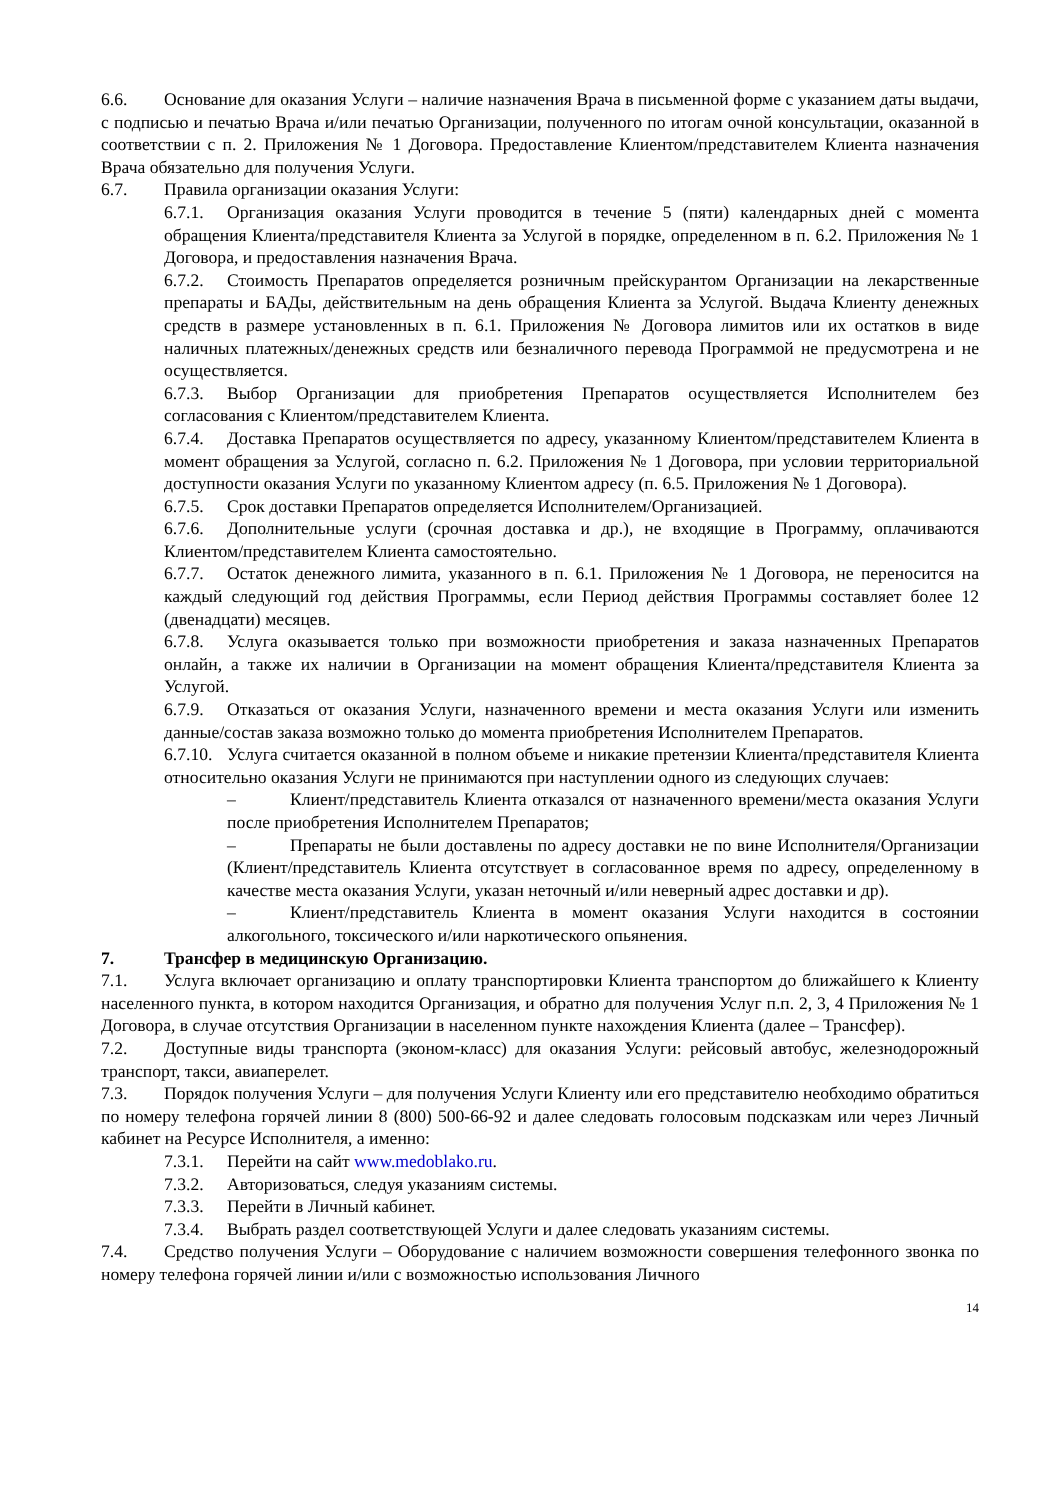6.6. Основание для оказания Услуги – наличие назначения Врача в письменной форме с указанием даты выдачи, с подписью и печатью Врача и/или печатью Организации, полученного по итогам очной консультации, оказанной в соответствии с п. 2. Приложения № 1 Договора. Предоставление Клиентом/представителем Клиента назначения Врача обязательно для получения Услуги.
6.7. Правила организации оказания Услуги:
6.7.1. Организация оказания Услуги проводится в течение 5 (пяти) календарных дней с момента обращения Клиента/представителя Клиента за Услугой в порядке, определенном в п. 6.2. Приложения № 1 Договора, и предоставления назначения Врача.
6.7.2. Стоимость Препаратов определяется розничным прейскурантом Организации на лекарственные препараты и БАДы, действительным на день обращения Клиента за Услугой. Выдача Клиенту денежных средств в размере установленных в п. 6.1. Приложения № Договора лимитов или их остатков в виде наличных платежных/денежных средств или безналичного перевода Программой не предусмотрена и не осуществляется.
6.7.3. Выбор Организации для приобретения Препаратов осуществляется Исполнителем без согласования с Клиентом/представителем Клиента.
6.7.4. Доставка Препаратов осуществляется по адресу, указанному Клиентом/представителем Клиента в момент обращения за Услугой, согласно п. 6.2. Приложения № 1 Договора, при условии территориальной доступности оказания Услуги по указанному Клиентом адресу (п. 6.5. Приложения № 1 Договора).
6.7.5. Срок доставки Препаратов определяется Исполнителем/Организацией.
6.7.6. Дополнительные услуги (срочная доставка и др.), не входящие в Программу, оплачиваются Клиентом/представителем Клиента самостоятельно.
6.7.7. Остаток денежного лимита, указанного в п. 6.1. Приложения № 1 Договора, не переносится на каждый следующий год действия Программы, если Период действия Программы составляет более 12 (двенадцати) месяцев.
6.7.8. Услуга оказывается только при возможности приобретения и заказа назначенных Препаратов онлайн, а также их наличии в Организации на момент обращения Клиента/представителя Клиента за Услугой.
6.7.9. Отказаться от оказания Услуги, назначенного времени и места оказания Услуги или изменить данные/состав заказа возможно только до момента приобретения Исполнителем Препаратов.
6.7.10. Услуга считается оказанной в полном объеме и никакие претензии Клиента/представителя Клиента относительно оказания Услуги не принимаются при наступлении одного из следующих случаев:
– Клиент/представитель Клиента отказался от назначенного времени/места оказания Услуги после приобретения Исполнителем Препаратов;
– Препараты не были доставлены по адресу доставки не по вине Исполнителя/Организации (Клиент/представитель Клиента отсутствует в согласованное время по адресу, определенному в качестве места оказания Услуги, указан неточный и/или неверный адрес доставки и др).
– Клиент/представитель Клиента в момент оказания Услуги находится в состоянии алкогольного, токсического и/или наркотического опьянения.
7. Трансфер в медицинскую Организацию.
7.1. Услуга включает организацию и оплату транспортировки Клиента транспортом до ближайшего к Клиенту населенного пункта, в котором находится Организация, и обратно для получения Услуг п.п. 2, 3, 4 Приложения № 1 Договора, в случае отсутствия Организации в населенном пункте нахождения Клиента (далее – Трансфер).
7.2. Доступные виды транспорта (эконом-класс) для оказания Услуги: рейсовый автобус, железнодорожный транспорт, такси, авиаперелет.
7.3. Порядок получения Услуги – для получения Услуги Клиенту или его представителю необходимо обратиться по номеру телефона горячей линии 8 (800) 500-66-92 и далее следовать голосовым подсказкам или через Личный кабинет на Ресурсе Исполнителя, а именно:
7.3.1. Перейти на сайт www.medoblako.ru.
7.3.2. Авторизоваться, следуя указаниям системы.
7.3.3. Перейти в Личный кабинет.
7.3.4. Выбрать раздел соответствующей Услуги и далее следовать указаниям системы.
7.4. Средство получения Услуги – Оборудование с наличием возможности совершения телефонного звонка по номеру телефона горячей линии и/или с возможностью использования Личного
14